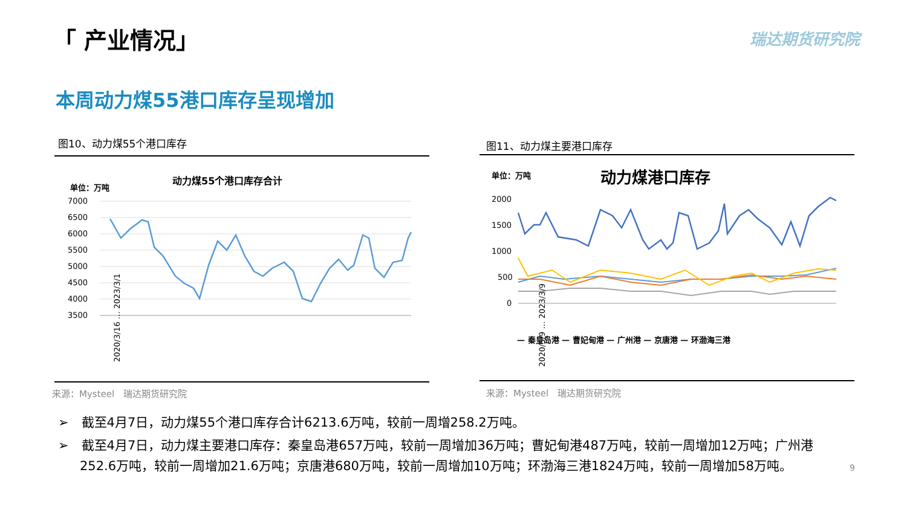「 产业情况」 瑞达期货研究院
本周动力煤55港口库存呈现增加
图10、动力煤55个港口库存 图11、动力煤主要港口库存
动力煤55个港口库存合计
单位：万吨
7000
6500
6000
5500
5000
4500
4000
3500
2020/3/16 … 2023/3/1
单位：万吨
动力煤港口库存
2000
1500
1000
500
0
2020/5/9 … 2023/3/9
— 秦皇岛港 — 曹妃甸港 — 广州港 — 京唐港 — 环渤海三港
来源：Mysteel　瑞达期货研究院 来源：Mysteel　瑞达期货研究院
➢　截至4月7日，动力煤55个港口库存合计6213.6万吨，较前一周增258.2万吨。
➢　截至4月7日，动力煤主要港口库存：秦皇岛港657万吨，较前一周增加36万吨；曹妃甸港487万吨，较前一周增加12万吨；广州港252.6万吨，较前一周增加21.6万吨；京唐港680万吨，较前一周增加10万吨；环渤海三港1824万吨，较前一周增加58万吨。
9